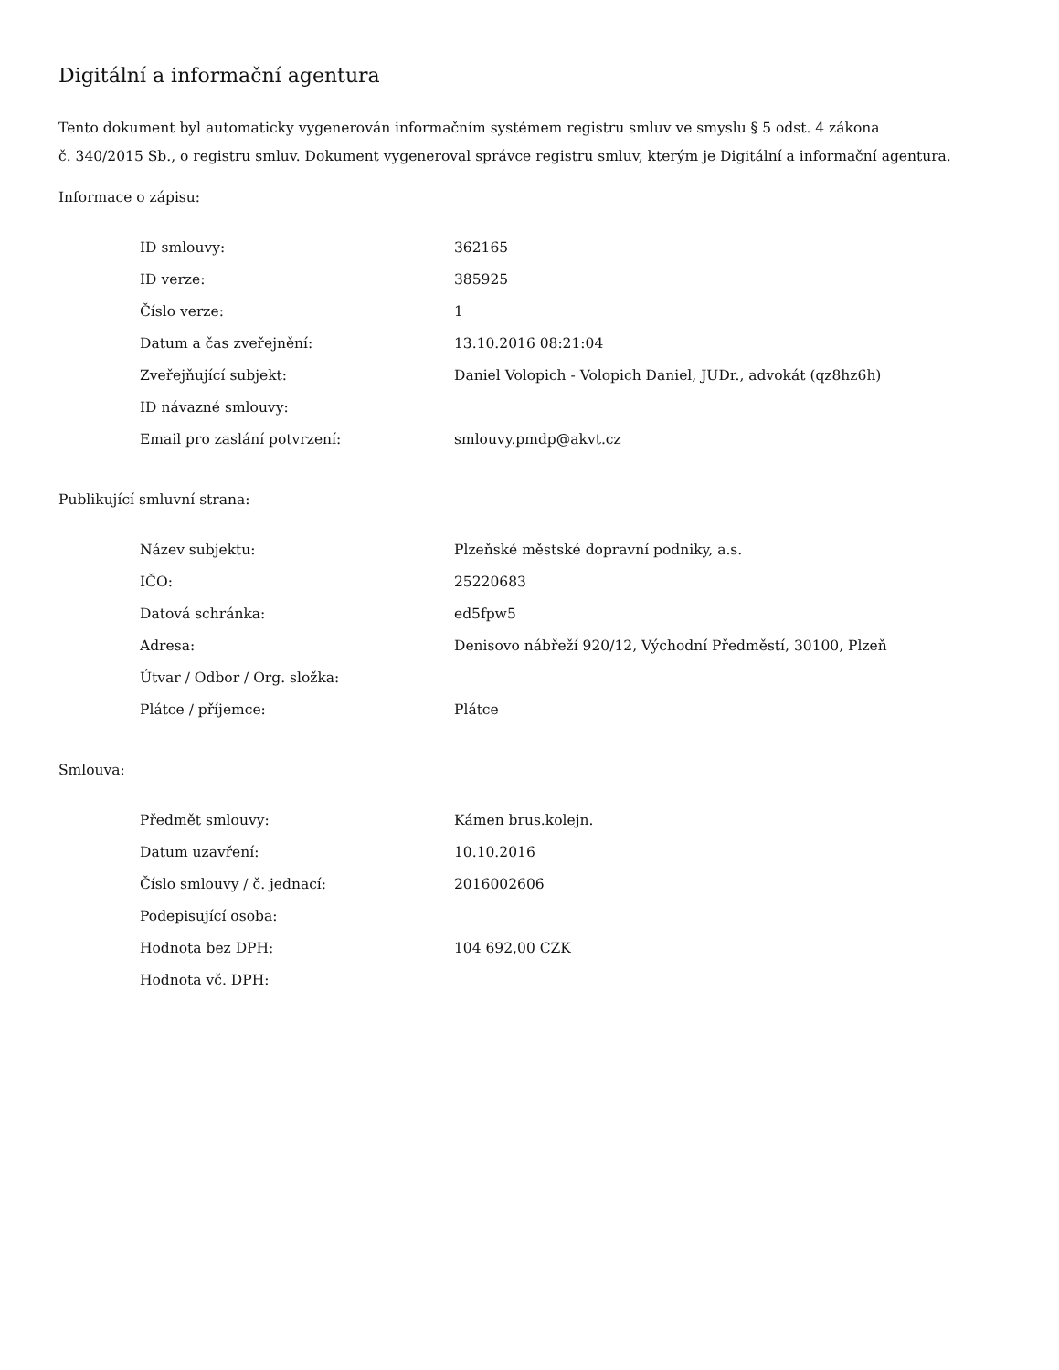Digitální a informační agentura
Tento dokument byl automaticky vygenerován informačním systémem registru smluv ve smyslu § 5 odst. 4 zákona
č. 340/2015 Sb., o registru smluv. Dokument vygeneroval správce registru smluv, kterým je Digitální a informační agentura.
Informace o zápisu:
| ID smlouvy: | 362165 |
| ID verze: | 385925 |
| Číslo verze: | 1 |
| Datum a čas zveřejnění: | 13.10.2016 08:21:04 |
| Zveřejňující subjekt: | Daniel Volopich - Volopich Daniel, JUDr., advokát (qz8hz6h) |
| ID návazné smlouvy: | |
| Email pro zaslání potvrzení: | smlouvy.pmdp@akvt.cz |
Publikující smluvní strana:
| Název subjektu: | Plzeňské městské dopravní podniky, a.s. |
| IČO: | 25220683 |
| Datová schránka: | ed5fpw5 |
| Adresa: | Denisovo nábřeží 920/12, Východní Předměstí, 30100, Plzeň |
| Útvar / Odbor / Org. složka: | |
| Plátce / příjemce: | Plátce |
Smlouva:
| Předmět smlouvy: | Kámen brus.kolejn. |
| Datum uzavření: | 10.10.2016 |
| Číslo smlouvy / č. jednací: | 2016002606 |
| Podepisující osoba: | |
| Hodnota bez DPH: | 104 692,00 CZK |
| Hodnota vč. DPH: | |